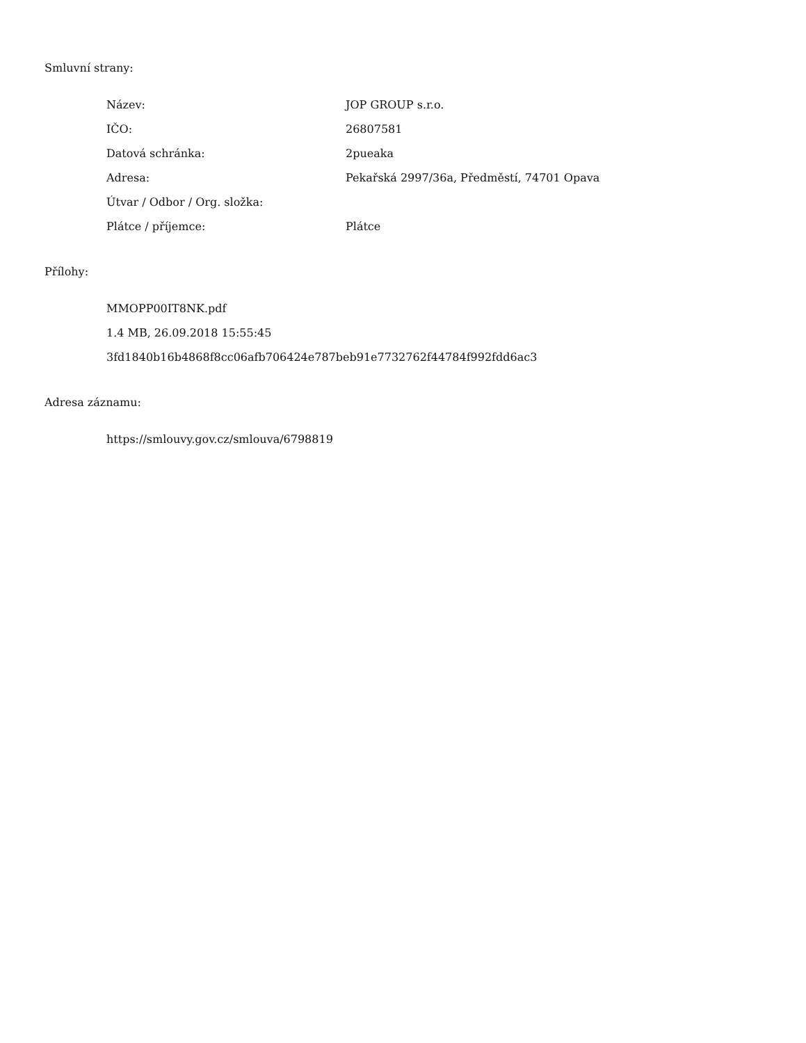Smluvní strany:
| Název: | JOP GROUP s.r.o. |
| IČO: | 26807581 |
| Datová schránka: | 2pueaka |
| Adresa: | Pekařská 2997/36a, Předměstí, 74701 Opava |
| Útvar / Odbor / Org. složka: | |
| Plátce / příjemce: | Plátce |
Přílohy:
MMOPP00IT8NK.pdf
1.4 MB, 26.09.2018 15:55:45
3fd1840b16b4868f8cc06afb706424e787beb91e7732762f44784f992fdd6ac3
Adresa záznamu:
https://smlouvy.gov.cz/smlouva/6798819